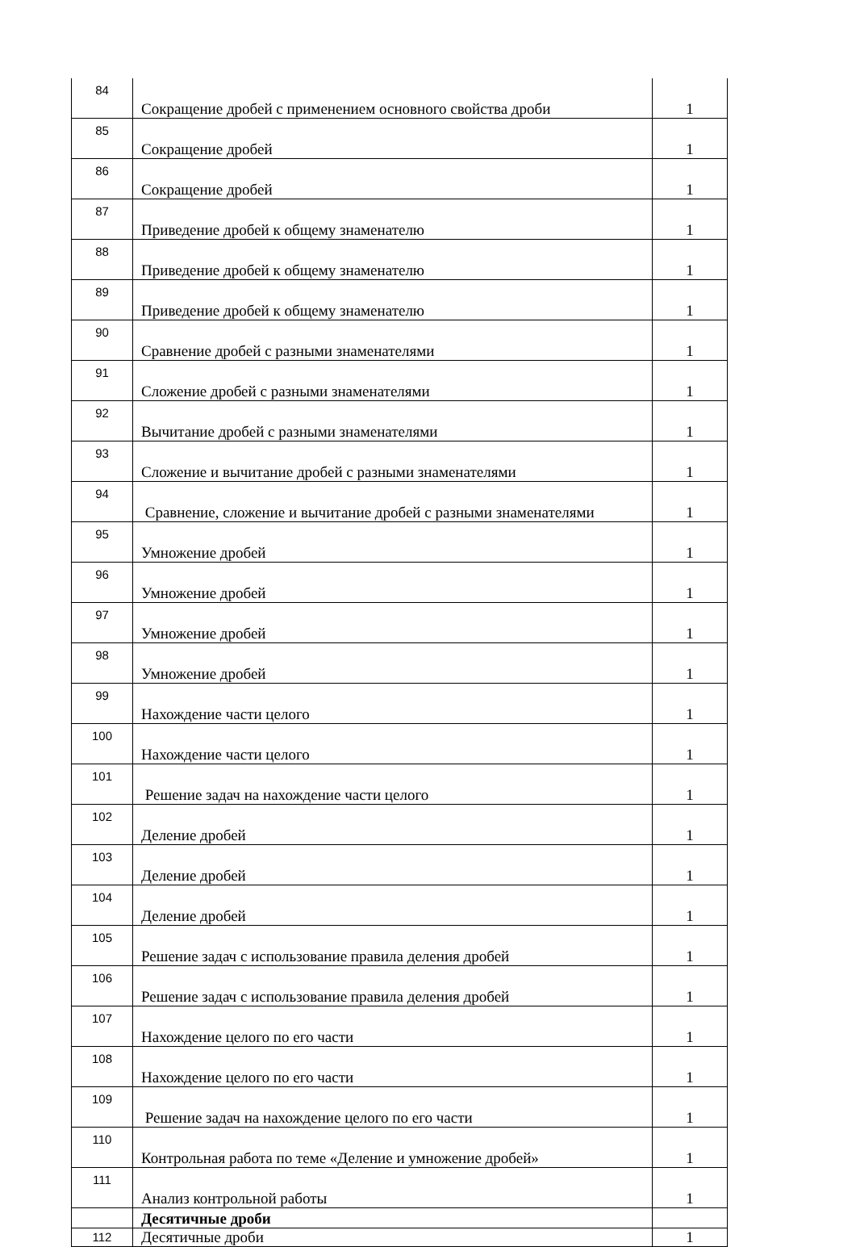| 84 | Сокращение дробей с применением основного свойства дроби | 1 |
| 85 | Сокращение дробей | 1 |
| 86 | Сокращение дробей | 1 |
| 87 | Приведение дробей к общему знаменателю | 1 |
| 88 | Приведение дробей к общему знаменателю | 1 |
| 89 | Приведение дробей к общему знаменателю | 1 |
| 90 | Сравнение дробей с разными знаменателями | 1 |
| 91 | Сложение дробей с разными знаменателями | 1 |
| 92 | Вычитание дробей с разными знаменателями | 1 |
| 93 | Сложение и вычитание дробей с разными знаменателями | 1 |
| 94 | Сравнение, сложение и вычитание дробей с разными знаменателями | 1 |
| 95 | Умножение дробей | 1 |
| 96 | Умножение дробей | 1 |
| 97 | Умножение дробей | 1 |
| 98 | Умножение дробей | 1 |
| 99 | Нахождение части целого | 1 |
| 100 | Нахождение части целого | 1 |
| 101 | Решение задач на нахождение части целого | 1 |
| 102 | Деление дробей | 1 |
| 103 | Деление дробей | 1 |
| 104 | Деление дробей | 1 |
| 105 | Решение задач с использование правила деления дробей | 1 |
| 106 | Решение задач с использование правила деления дробей | 1 |
| 107 | Нахождение целого по его части | 1 |
| 108 | Нахождение целого по его части | 1 |
| 109 | Решение задач на нахождение целого по его части | 1 |
| 110 | Контрольная работа по теме «Деление и умножение дробей» | 1 |
| 111 | Анализ контрольной работы | 1 |
| | Десятичные дроби | |
| 112 | Десятичные дроби | 1 |